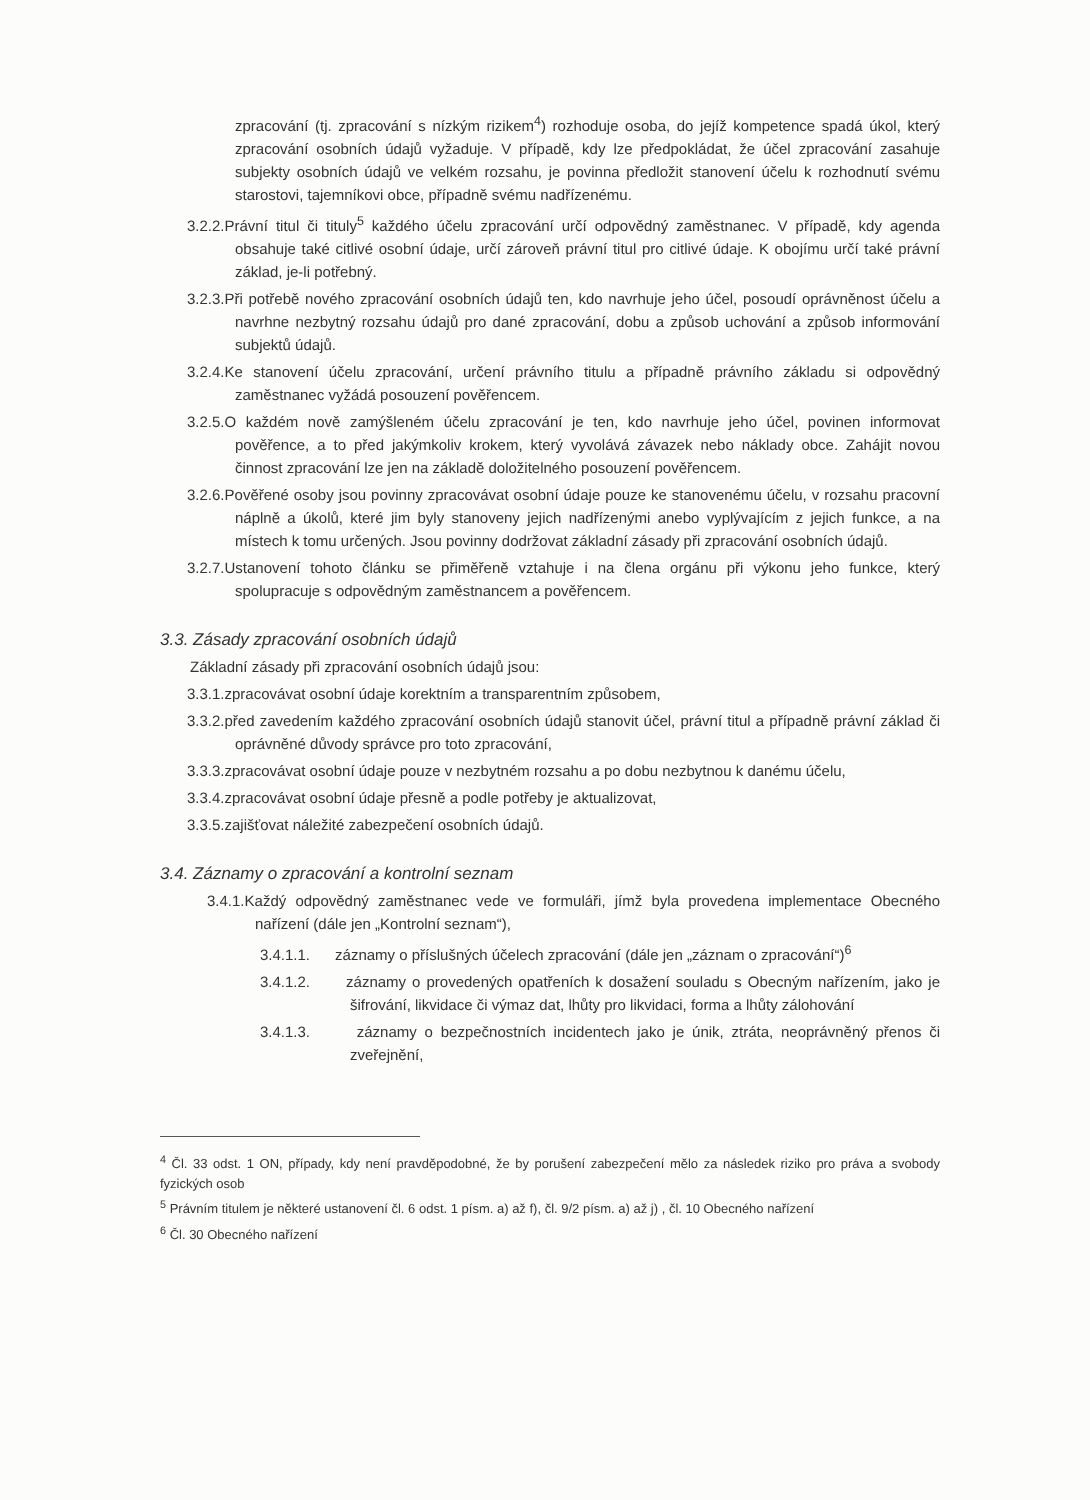zpracování (tj. zpracování s nízkým rizikem<sup>4</sup>) rozhoduje osoba, do jejíž kompetence spadá úkol, který zpracování osobních údajů vyžaduje. V případě, kdy lze předpokládat, že účel zpracování zasahuje subjekty osobních údajů ve velkém rozsahu, je povinna předložit stanovení účelu k rozhodnutí svému starostovi, tajemníkovi obce, případně svému nadřízenému.
3.2.2.Právní titul či tituly<sup>5</sup> každého účelu zpracování určí odpovědný zaměstnanec. V případě, kdy agenda obsahuje také citlivé osobní údaje, určí zároveň právní titul pro citlivé údaje. K obojímu určí také právní základ, je-li potřebný.
3.2.3.Při potřebě nového zpracování osobních údajů ten, kdo navrhuje jeho účel, posoudí oprávněnost účelu a navrhne nezbytný rozsahu údajů pro dané zpracování, dobu a způsob uchování a způsob informování subjektů údajů.
3.2.4.Ke stanovení účelu zpracování, určení právního titulu a případně právního základu si odpovědný zaměstnanec vyžádá posouzení pověřencem.
3.2.5.O každém nově zamýšleném účelu zpracování je ten, kdo navrhuje jeho účel, povinen informovat pověřence, a to před jakýmkoliv krokem, který vyvolává závazek nebo náklady obce. Zahájit novou činnost zpracování lze jen na základě doložitelného posouzení pověřencem.
3.2.6.Pověřené osoby jsou povinny zpracovávat osobní údaje pouze ke stanovenému účelu, v rozsahu pracovní náplně a úkolů, které jim byly stanoveny jejich nadřízenými anebo vyplývajícím z jejich funkce, a na místech k tomu určených. Jsou povinny dodržovat základní zásady při zpracování osobních údajů.
3.2.7.Ustanovení tohoto článku se přiměřeně vztahuje i na člena orgánu při výkonu jeho funkce, který spolupracuje s odpovědným zaměstnancem a pověřencem.
3.3. Zásady zpracování osobních údajů
Základní zásady při zpracování osobních údajů jsou:
3.3.1.zpracovávat osobní údaje korektním a transparentním způsobem,
3.3.2.před zavedením každého zpracování osobních údajů stanovit účel, právní titul a případně právní základ či oprávněné důvody správce pro toto zpracování,
3.3.3.zpracovávat osobní údaje pouze v nezbytném rozsahu a po dobu nezbytnou k danému účelu,
3.3.4.zpracovávat osobní údaje přesně a podle potřeby je aktualizovat,
3.3.5.zajišťovat náležité zabezpečení osobních údajů.
3.4. Záznamy o zpracování a kontrolní seznam
3.4.1.Každý odpovědný zaměstnanec vede ve formuláři, jímž byla provedena implementace Obecného nařízení (dále jen „Kontrolní seznam“),
3.4.1.1. záznamy o příslušných účelech zpracování (dále jen „záznam o zpracování“)<sup>6</sup>
3.4.1.2. záznamy o provedených opatřeních k dosažení souladu s Obecným nařízením, jako je šifrování, likvidace či výmaz dat, lhůty pro likvidaci, forma a lhůty zálohování
3.4.1.3. záznamy o bezpečnostních incidentech jako je únik, ztráta, neoprávněný přenos či zveřejnění,
<sup>4</sup> Čl. 33 odst. 1 ON, případy, kdy není pravděpodobné, že by porušení zabezpečení mělo za následek riziko pro práva a svobody fyzických osob
<sup>5</sup> Právním titulem je některé ustanovení čl. 6 odst. 1 písm. a) až f), čl. 9/2 písm. a) až j) , čl. 10 Obecného nařízení
<sup>6</sup> Čl. 30 Obecného nařízení